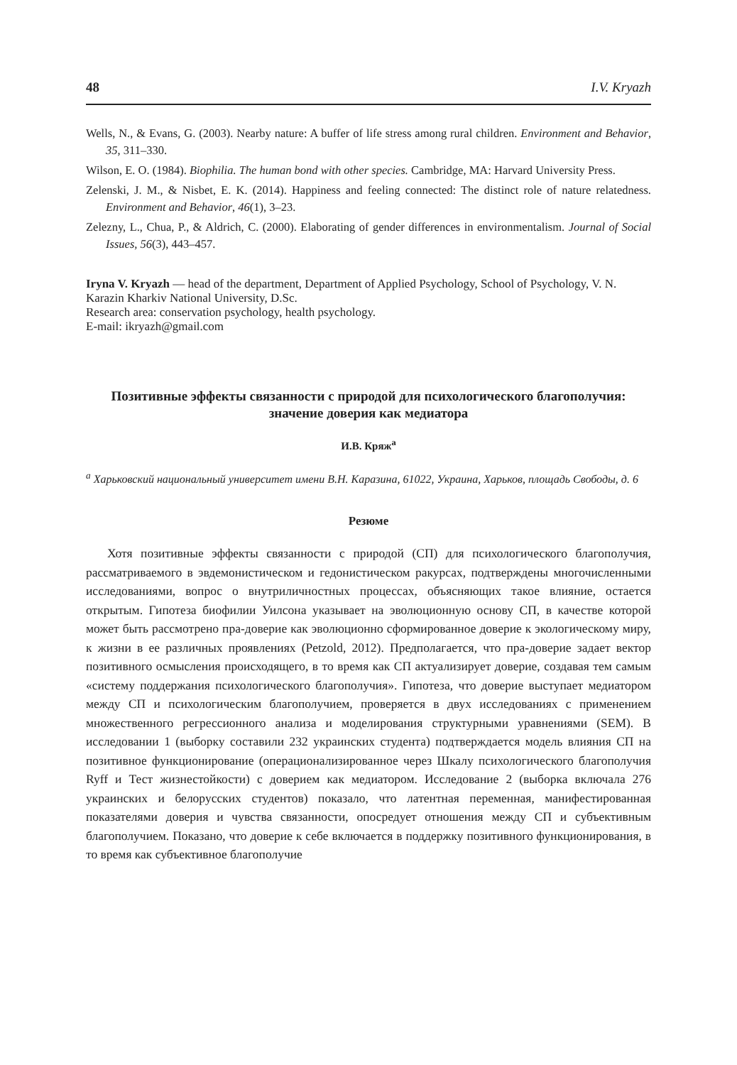48 I.V. Kryazh
Wells, N., & Evans, G. (2003). Nearby nature: A buffer of life stress among rural children. Environment and Behavior, 35, 311–330.
Wilson, E. O. (1984). Biophilia. The human bond with other species. Cambridge, MA: Harvard University Press.
Zelenski, J. M., & Nisbet, E. K. (2014). Happiness and feeling connected: The distinct role of nature relatedness. Environment and Behavior, 46(1), 3–23.
Zelezny, L., Chua, P., & Aldrich, C. (2000). Elaborating of gender differences in environmentalism. Journal of Social Issues, 56(3), 443–457.
Iryna V. Kryazh — head of the department, Department of Applied Psychology, School of Psychology, V. N. Karazin Kharkiv National University, D.Sc.
Research area: conservation psychology, health psychology.
E-mail: ikryazh@gmail.com
Позитивные эффекты связанности с природой для психологического благополучия: значение доверия как медиатора
И.В. Кряж<sup>a</sup>
<sup>a</sup> Харьковский национальный университет имени В.Н. Каразина, 61022, Украина, Харьков, площадь Свободы, д. 6
Резюме
Хотя позитивные эффекты связанности с природой (СП) для психологического благополучия, рассматриваемого в эвдемонистическом и гедонистическом ракурсах, подтверждены многочисленными исследованиями, вопрос о внутриличностных процессах, объясняющих такое влияние, остается открытым. Гипотеза биофилии Уилсона указывает на эволюционную основу СП, в качестве которой может быть рассмотрено пра-доверие как эволюционно сформированное доверие к экологическому миру, к жизни в ее различных проявлениях (Petzold, 2012). Предполагается, что пра-доверие задает вектор позитивного осмысления происходящего, в то время как СП актуализирует доверие, создавая тем самым «систему поддержания психологического благополучия». Гипотеза, что доверие выступает медиатором между СП и психологическим благополучием, проверяется в двух исследованиях с применением множественного регрессионного анализа и моделирования структурными уравнениями (SEM). В исследовании 1 (выборку составили 232 украинских студента) подтверждается модель влияния СП на позитивное функционирование (операционализированное через Шкалу психологического благополучия Ryff и Тест жизнестойкости) с доверием как медиатором. Исследование 2 (выборка включала 276 украинских и белорусских студентов) показало, что латентная переменная, манифестированная показателями доверия и чувства связанности, опосредует отношения между СП и субъективным благополучием. Показано, что доверие к себе включается в поддержку позитивного функционирования, в то время как субъективное благополучие